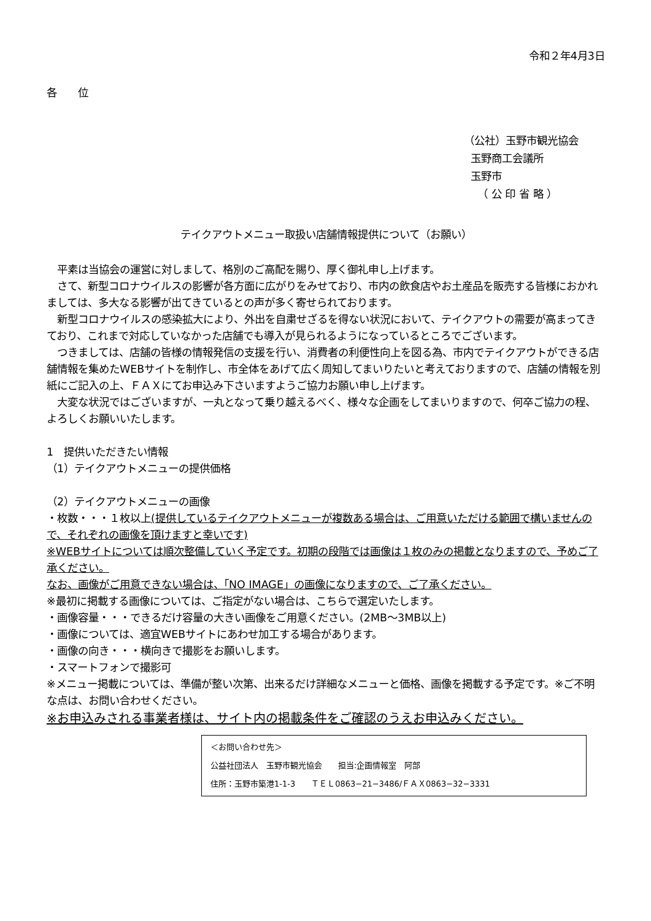令和２年4月3日
各　　位
（公社）玉野市観光協会
玉野商工会議所
玉野市
（ 公 印 省 略 ）
テイクアウトメニュー取扱い店舗情報提供について（お願い）
　平素は当協会の運営に対しまして、格別のご高配を賜り、厚く御礼申し上げます。
　さて、新型コロナウイルスの影響が各方面に広がりをみせており、市内の飲食店やお土産品を販売する皆様におかれましては、多大なる影響が出てきているとの声が多く寄せられております。
　新型コロナウイルスの感染拡大により、外出を自粛せざるを得ない状況において、テイクアウトの需要が高まってきており、これまで対応していなかった店舗でも導入が見られるようになっているところでございます。
　つきましては、店舗の皆様の情報発信の支援を行い、消費者の利便性向上を図る為、市内でテイクアウトができる店舗情報を集めたWEBサイトを制作し、市全体をあげて広く周知してまいりたいと考えておりますので、店舗の情報を別紙にご記入の上、ＦＡＸにてお申込み下さいますようご協力お願い申し上げます。
　大変な状況ではございますが、一丸となって乗り越えるべく、様々な企画をしてまいりますので、何卒ご協力の程、よろしくお願いいたします。
1　提供いただきたい情報
（1）テイクアウトメニューの提供価格
（2）テイクアウトメニューの画像
・枚数・・・１枚以上(提供しているテイクアウトメニューが複数ある場合は、ご用意いただける範囲で構いませんので、それぞれの画像を頂けますと幸いです)
※WEBサイトについては順次整備していく予定です。初期の段階では画像は１枚のみの掲載となりますので、予めご了承ください。
なお、画像がご用意できない場合は、「NO IMAGE」の画像になりますので、ご了承ください。
※最初に掲載する画像については、ご指定がない場合は、こちらで選定いたします。
・画像容量・・・できるだけ容量の大きい画像をご用意ください。(2MB～3MB以上)
・画像については、適宜WEBサイトにあわせ加工する場合があります。
・画像の向き・・・横向きで撮影をお願いします。
・スマートフォンで撮影可
※メニュー掲載については、準備が整い次第、出来るだけ詳細なメニューと価格、画像を掲載する予定です。※ご不明な点は、お問い合わせください。
※お申込みされる事業者様は、サイト内の掲載条件をご確認のうえお申込みください。
＜お問い合わせ先＞
公益社団法人　玉野市観光協会　　担当:企画情報室　阿部
住所：玉野市築港1-1-3　　ＴＥＬ0863−21−3486/ＦＡＸ0863−32−3331